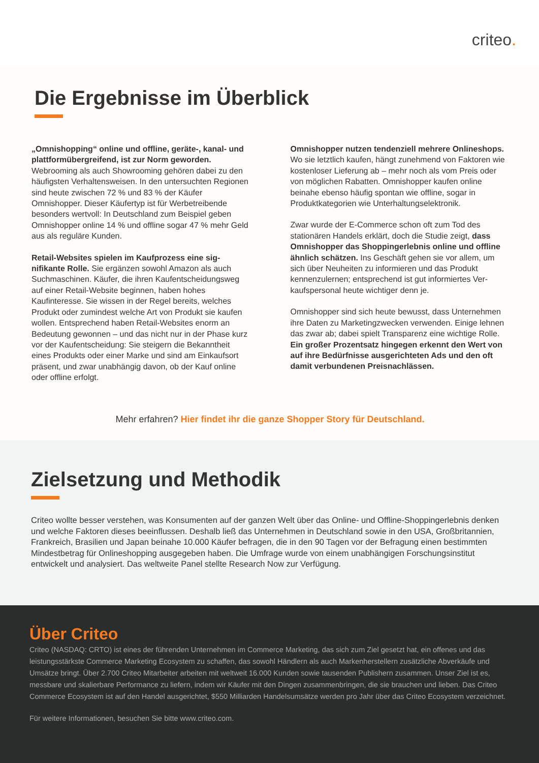criteo.
Die Ergebnisse im Überblick
„Omnishopping“ online und offline, geräte-, kanal- und plattformübergreifend, ist zur Norm geworden. Webrooming als auch Showrooming gehören dabei zu den häufigsten Verhaltensweisen. In den untersucht­en Regionen sind heute zwischen 72 % und 83 % der Käufer Omnishopper. Dieser Käufertyp ist für Wer­betreibende besonders wertvoll: In Deutschland zum Beispiel geben Omnishopper online 14 % und offline sogar 47 % mehr Geld aus als reguläre Kunden.
Retail-Websites spielen im Kaufprozess eine sig­nifikante Rolle. Sie ergänzen sowohl Amazon als auch Suchmaschinen. Käufer, die ihren Kaufentscheidung­sweg auf einer Retail-Website beginnen, haben hohes Kaufinteresse. Sie wissen in der Regel bereits, welches Produkt oder zumindest welche Art von Produkt sie kaufen wollen. Entsprechend haben Retail-Websites enorm an Bedeutung gewonnen – und das nicht nur in der Phase kurz vor der Kaufentscheidung: Sie steigern die Bekanntheit eines Produkts oder einer Marke und sind am Einkaufsort präsent, und zwar unabhängig davon, ob der Kauf online oder offline erfolgt.
Omnishopper nutzen tendenziell mehrere Online­shops. Wo sie letztlich kaufen, hängt zunehmend von Faktoren wie kostenloser Lieferung ab – mehr noch als vom Preis oder von möglichen Rabatten. Omnishopper kaufen online beinahe ebenso häufig spontan wie offline, sogar in Produktkategorien wie Unterhaltungselektronik.
Zwar wurde der E-Commerce schon oft zum Tod des stationären Handels erklärt, doch die Studie zeigt, dass Omnishopper das Shoppingerlebnis online und offline ähnlich schätzen. Ins Geschäft gehen sie vor allem, um sich über Neuheiten zu informieren und das Produkt kennenzulernen; entsprechend ist gut informiertes Ver­kaufspersonal heute wichtiger denn je.
Omnishopper sind sich heute bewusst, dass Unterneh­men ihre Daten zu Marketingzwecken verwenden. Einige lehnen das zwar ab; dabei spielt Transparenz eine wich­tige Rolle. Ein großer Prozentsatz hingegen erkennt den Wert von auf ihre Bedürfnisse ausgerichteten Ads und den oft damit verbundenen Preisnachlässen.
Mehr erfahren? Hier findet ihr die ganze Shopper Story für Deutschland.
Zielsetzung und Methodik
Criteo wollte besser verstehen, was Konsumenten auf der ganzen Welt über das Online- und Offline-Shoppinger­lebnis denken und welche Faktoren dieses beeinflussen. Deshalb ließ das Unternehmen in Deutschland sowie in den USA, Großbritannien, Frankreich, Brasilien und Japan beinahe 10.000 Käufer befragen, die in den 90 Tagen vor der Befragung einen bestimmten Mindestbetrag für Onlineshopping ausgegeben haben. Die Umfrage wurde von einem unabhängigen Forschungsinstitut entwickelt und analysiert. Das weltweite Panel stellte Research Now zur Verfügung.
Über Criteo
Criteo (NASDAQ: CRTO) ist eines der führenden Unternehmen im Commerce Marketing, das sich zum Ziel gesetzt hat, ein offenes und das leistungsstärkste Commerce Marketing Ecosystem zu schaffen, das sowohl Händlern als auch Markenherstellern zusätzliche Abverkäufe und Umsätze bringt. Über 2.700 Criteo Mitarbeiter arbeiten mit weltweit 16.000 Kunden sowie tausenden Publishern zusammen. Unser Ziel ist es, messbare und skalierbare Performance zu liefern, indem wir Käufer mit den Dingen zusammenbringen, die sie brauchen und lieben. Das Criteo Commerce Ecosystem ist auf den Handel ausgerichtet, $550 Milliarden Handelsumsätze werden pro Jahr über das Criteo Ecosystem verzeichnet.
Für weitere Informationen, besuchen Sie bitte www.criteo.com.